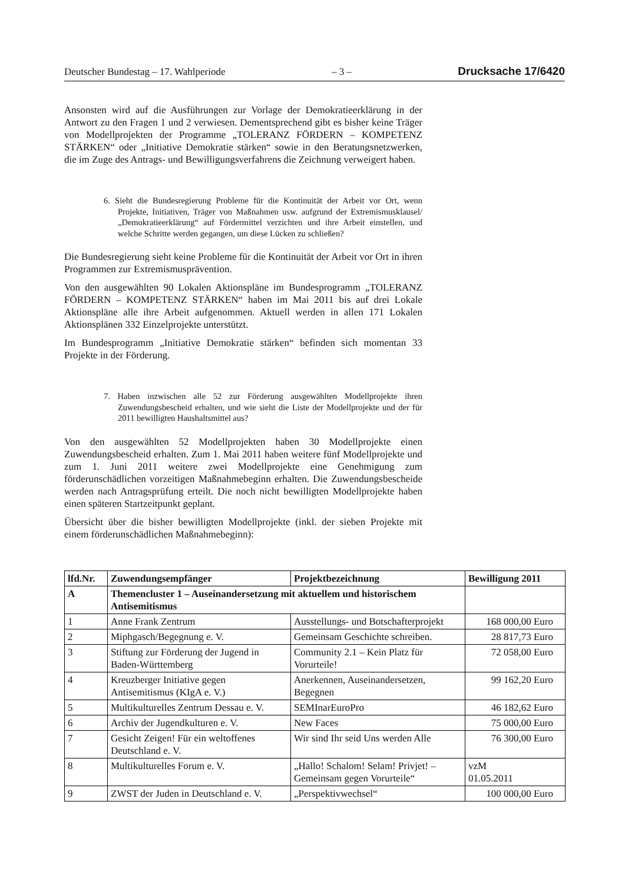Deutscher Bundestag – 17. Wahlperiode – 3 – Drucksache 17/6420
Ansonsten wird auf die Ausführungen zur Vorlage der Demokratieerklärung in der Antwort zu den Fragen 1 und 2 verwiesen. Dementsprechend gibt es bisher keine Träger von Modellprojekten der Programme „TOLERANZ FÖRDERN – KOMPETENZ STÄRKEN“ oder „Initiative Demokratie stärken“ sowie in den Beratungsnetzwerken, die im Zuge des Antrags- und Bewilligungsverfahrens die Zeichnung verweigert haben.
6. Sieht die Bundesregierung Probleme für die Kontinuität der Arbeit vor Ort, wenn Projekte, Initiativen, Träger von Maßnahmen usw. aufgrund der Extremismusklausel/„Demokratieerklärung“ auf Fördermittel verzichten und ihre Arbeit einstellen, und welche Schritte werden gegangen, um diese Lücken zu schließen?
Die Bundesregierung sieht keine Probleme für die Kontinuität der Arbeit vor Ort in ihren Programmen zur Extremismusprävention.
Von den ausgewählten 90 Lokalen Aktionspläne im Bundesprogramm „TOLERANZ FÖRDERN – KOMPETENZ STÄRKEN“ haben im Mai 2011 bis auf drei Lokale Aktionspläne alle ihre Arbeit aufgenommen. Aktuell werden in allen 171 Lokalen Aktionsplänen 332 Einzelprojekte unterstützt.
Im Bundesprogramm „Initiative Demokratie stärken“ befinden sich momentan 33 Projekte in der Förderung.
7. Haben inzwischen alle 52 zur Förderung ausgewählten Modellprojekte ihren Zuwendungsbescheid erhalten, und wie sieht die Liste der Modellprojekte und der für 2011 bewilligten Haushaltsmittel aus?
Von den ausgewählten 52 Modellprojekten haben 30 Modellprojekte einen Zuwendungsbescheid erhalten. Zum 1. Mai 2011 haben weitere fünf Modellprojekte und zum 1. Juni 2011 weitere zwei Modellprojekte eine Genehmigung zum förderunschädlichen vorzeitigen Maßnahmebeginn erhalten. Die Zuwendungsbescheide werden nach Antragsprüfung erteilt. Die noch nicht bewilligten Modellprojekte haben einen späteren Startzeitpunkt geplant.
Übersicht über die bisher bewilligten Modellprojekte (inkl. der sieben Projekte mit einem förderunschädlichen Maßnahmebeginn):
| lfd.Nr. | Zuwendungsempfänger | Projektbezeichnung | Bewilligung 2011 |
| --- | --- | --- | --- |
| A | Themencluster 1 – Auseinandersetzung mit aktuellem und historischem Antisemitismus | | |
| 1 | Anne Frank Zentrum | Ausstellungs- und Botschafterprojekt | 168 000,00 Euro |
| 2 | Miphgasch/Begegnung e. V. | Gemeinsam Geschichte schreiben. | 28 817,73 Euro |
| 3 | Stiftung zur Förderung der Jugend in Baden-Württemberg | Community 2.1 – Kein Platz für Vorurteile! | 72 058,00 Euro |
| 4 | Kreuzberger Initiative gegen Antisemitismus (KIgA e. V.) | Anerkennen, Auseinandersetzen, Begegnen | 99 162,20 Euro |
| 5 | Multikulturelles Zentrum Dessau e. V. | SEMInarEuroPro | 46 182,62 Euro |
| 6 | Archiv der Jugendkulturen e. V. | New Faces | 75 000,00 Euro |
| 7 | Gesicht Zeigen! Für ein weltoffenes Deutschland e. V. | Wir sind Ihr seid Uns werden Alle | 76 300,00 Euro |
| 8 | Multikulturelles Forum e. V. | „Hallo! Schalom! Selam! Privjet! – Gemeinsam gegen Vorurteile“ | vzM 01.05.2011 |
| 9 | ZWST der Juden in Deutschland e. V. | „Perspektivwechsel“ | 100 000,00 Euro |